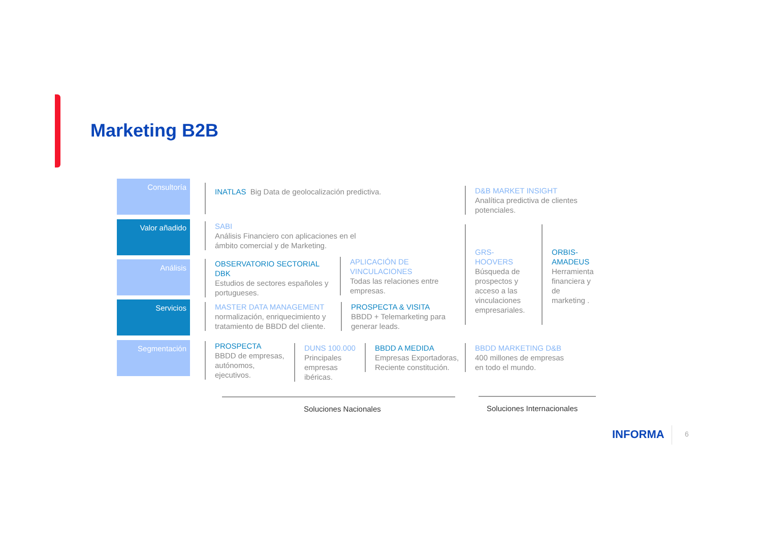Marketing B2B
Consultoría
Valor añadido
Análisis
Servicios
Segmentación
INATLAS Big Data de geolocalización predictiva.
D&B MARKET INSIGHT
Analítica predictiva de clientes potenciales.
SABI
Análisis Financiero con aplicaciones en el ámbito comercial y de Marketing.
OBSERVATORIO SECTORIAL DBK
Estudios de sectores españoles y portugueses.
APLICACIÓN DE VINCULACIONES
Todas las relaciones entre empresas.
GRS-HOOVERS
Búsqueda de prospectos y acceso a las vinculaciones empresariales.
ORBIS-AMADEUS
Herramienta financiera y de marketing .
MASTER DATA MANAGEMENT
normalización, enriquecimiento y tratamiento de BBDD del cliente.
PROSPECTA & VISITA
BBDD + Telemarketing para generar leads.
PROSPECTA
BBDD de empresas, autónomos, ejecutivos.
DUNS 100.000
Principales empresas ibéricas.
BBDD A MEDIDA
Empresas Exportadoras, Reciente constitución.
BBDD MARKETING D&B
400 millones de empresas en todo el mundo.
Soluciones Nacionales Soluciones Internacionales
INFORMA 6